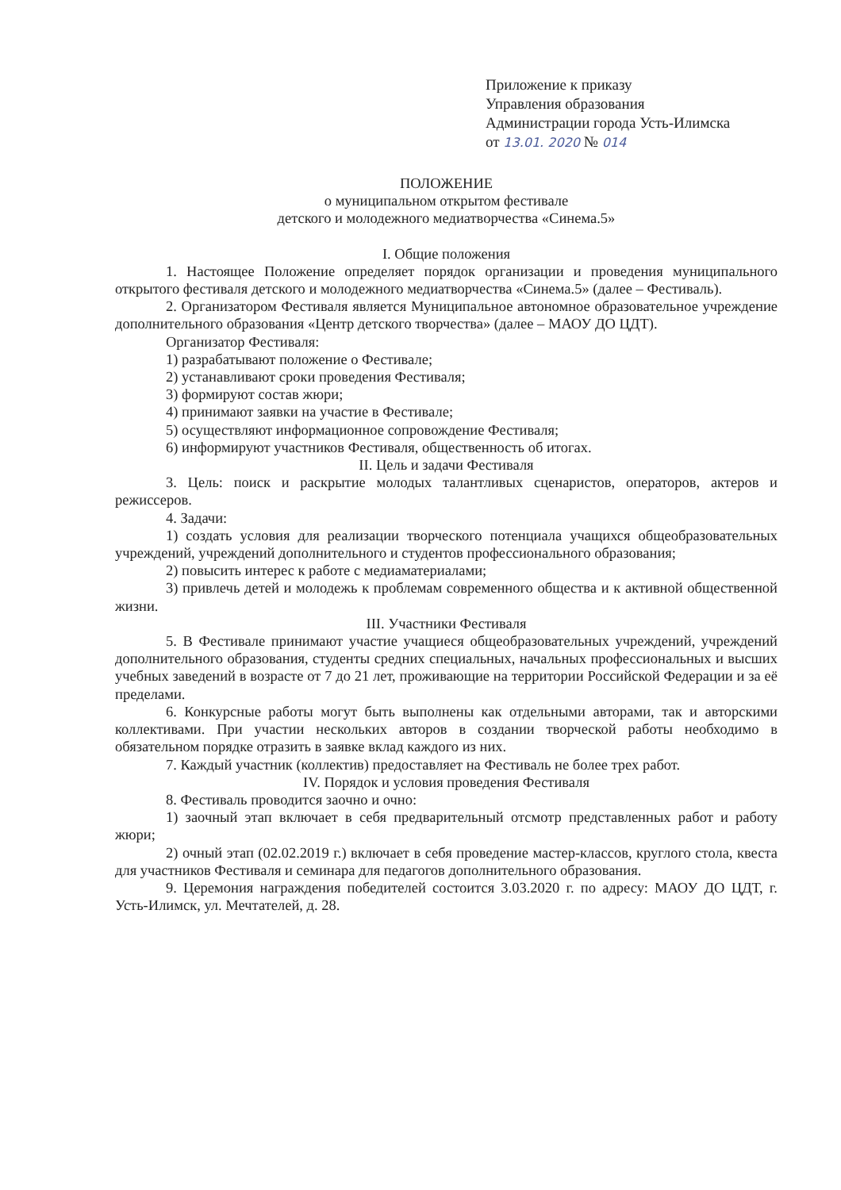Приложение к приказу
Управления образования
Администрации города Усть-Илимска
от 13.01. 2020 № 014
ПОЛОЖЕНИЕ
о муниципальном открытом фестивале
детского и молодежного медиатворчества «Синема.5»
I. Общие положения
1. Настоящее Положение определяет порядок организации и проведения муниципального открытого фестиваля детского и молодежного медиатворчества «Синема.5» (далее – Фестиваль).
2. Организатором Фестиваля является Муниципальное автономное образовательное учреждение дополнительного образования «Центр детского творчества» (далее – МАОУ ДО ЦДТ).
Организатор Фестиваля:
1) разрабатывают положение о Фестивале;
2) устанавливают сроки проведения Фестиваля;
3) формируют состав жюри;
4) принимают заявки на участие в Фестивале;
5) осуществляют информационное сопровождение Фестиваля;
6) информируют участников Фестиваля, общественность об итогах.
II. Цель и задачи Фестиваля
3. Цель: поиск и раскрытие молодых талантливых сценаристов, операторов, актеров и режиссеров.
4. Задачи:
1) создать условия для реализации творческого потенциала учащихся общеобразовательных учреждений, учреждений дополнительного и студентов профессионального образования;
2) повысить интерес к работе с медиаматериалами;
3) привлечь детей и молодежь к проблемам современного общества и к активной общественной жизни.
III. Участники Фестиваля
5. В Фестивале принимают участие учащиеся общеобразовательных учреждений, учреждений дополнительного образования, студенты средних специальных, начальных профессиональных и высших учебных заведений в возрасте от 7 до 21 лет, проживающие на территории Российской Федерации и за её пределами.
6. Конкурсные работы могут быть выполнены как отдельными авторами, так и авторскими коллективами. При участии нескольких авторов в создании творческой работы необходимо в обязательном порядке отразить в заявке вклад каждого из них.
7. Каждый участник (коллектив) предоставляет на Фестиваль не более трех работ.
IV. Порядок и условия проведения Фестиваля
8. Фестиваль проводится заочно и очно:
1) заочный этап включает в себя предварительный отсмотр представленных работ и работу жюри;
2) очный этап (02.02.2019 г.) включает в себя проведение мастер-классов, круглого стола, квеста для участников Фестиваля и семинара для педагогов дополнительного образования.
9. Церемония награждения победителей состоится 3.03.2020 г. по адресу: МАОУ ДО ЦДТ, г. Усть-Илимск, ул. Мечтателей, д. 28.